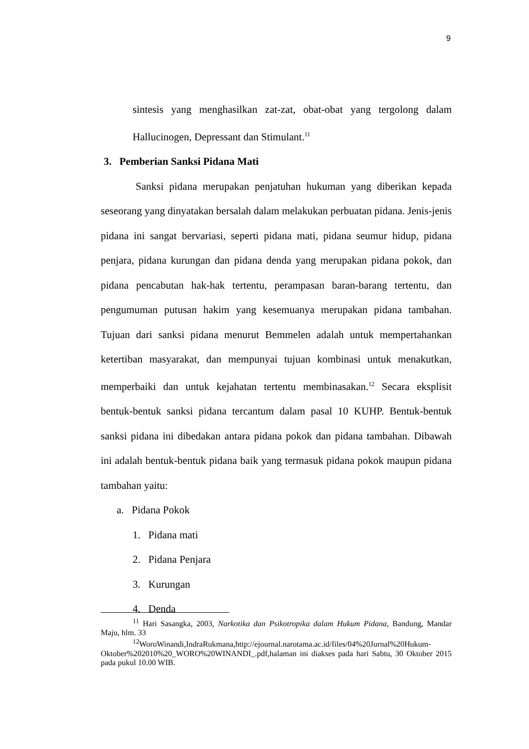9
sintesis yang menghasilkan zat-zat, obat-obat yang tergolong dalam Hallucinogen, Depressant dan Stimulant.<sup>11</sup>
3. Pemberian Sanksi Pidana Mati
Sanksi pidana merupakan penjatuhan hukuman yang diberikan kepada seseorang yang dinyatakan bersalah dalam melakukan perbuatan pidana. Jenis-jenis pidana ini sangat bervariasi, seperti pidana mati, pidana seumur hidup, pidana penjara, pidana kurungan dan pidana denda yang merupakan pidana pokok, dan pidana pencabutan hak-hak tertentu, perampasan baran-barang tertentu, dan pengumuman putusan hakim yang kesemuanya merupakan pidana tambahan. Tujuan dari sanksi pidana menurut Bemmelen adalah untuk mempertahankan ketertiban masyarakat, dan mempunyai tujuan kombinasi untuk menakutkan, memperbaiki dan untuk kejahatan tertentu membinasakan.<sup>12</sup> Secara eksplisit bentuk-bentuk sanksi pidana tercantum dalam pasal 10 KUHP. Bentuk-bentuk sanksi pidana ini dibedakan antara pidana pokok dan pidana tambahan. Dibawah ini adalah bentuk-bentuk pidana baik yang termasuk pidana pokok maupun pidana tambahan yaitu:
a. Pidana Pokok
1. Pidana mati
2. Pidana Penjara
3. Kurungan
4. Denda
<sup>11</sup> Hari Sasangka, 2003, Narkotika dan Psikotropika dalam Hukum Pidana, Bandung, Mandar Maju, hlm. 33
<sup>12</sup> WoroWinandi,IndraRukmana,http://ejournal.narotama.ac.id/files/04%20Jurnal%20Hukum-Oktober%202010%20_WORO%20WINANDI_.pdf,halaman ini diakses pada hari Sabtu, 30 Oktober 2015 pada pukul 10.00 WIB.